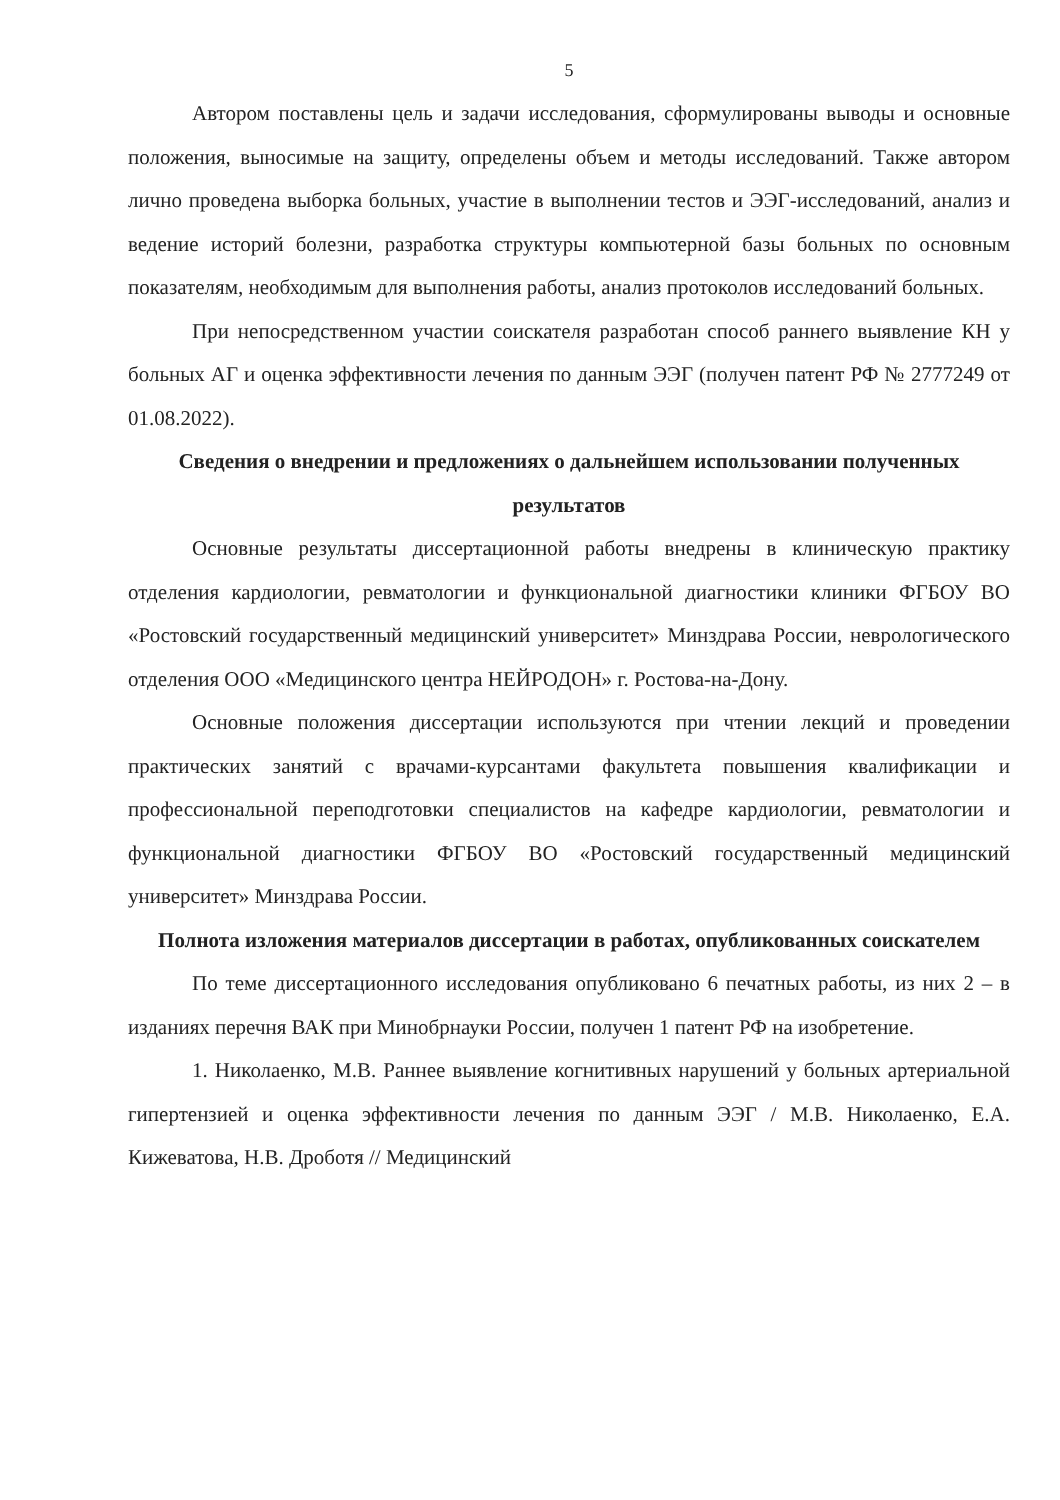5
Автором поставлены цель и задачи исследования, сформулированы выводы и основные положения, выносимые на защиту, определены объем и методы исследований. Также автором лично проведена выборка больных, участие в выполнении тестов и ЭЭГ-исследований, анализ и ведение историй болезни, разработка структуры компьютерной базы больных по основным показателям, необходимым для выполнения работы, анализ протоколов исследований больных.
При непосредственном участии соискателя разработан способ раннего выявление КН у больных АГ и оценка эффективности лечения по данным ЭЭГ (получен патент РФ № 2777249 от 01.08.2022).
Сведения о внедрении и предложениях о дальнейшем использовании полученных результатов
Основные результаты диссертационной работы внедрены в клиническую практику отделения кардиологии, ревматологии и функциональной диагностики клиники ФГБОУ ВО «Ростовский государственный медицинский университет» Минздрава России, неврологического отделения ООО «Медицинского центра НЕЙРОДОН» г. Ростова-на-Дону.
Основные положения диссертации используются при чтении лекций и проведении практических занятий с врачами-курсантами факультета повышения квалификации и профессиональной переподготовки специалистов на кафедре кардиологии, ревматологии и функциональной диагностики ФГБОУ ВО «Ростовский государственный медицинский университет» Минздрава России.
Полнота изложения материалов диссертации в работах, опубликованных соискателем
По теме диссертационного исследования опубликовано 6 печатных работы, из них 2 – в изданиях перечня ВАК при Минобрнауки России, получен 1 патент РФ на изобретение.
1. Николаенко, М.В. Раннее выявление когнитивных нарушений у больных артериальной гипертензией и оценка эффективности лечения по данным ЭЭГ / М.В. Николаенко, Е.А. Кижеватова, Н.В. Дроботя // Медицинский